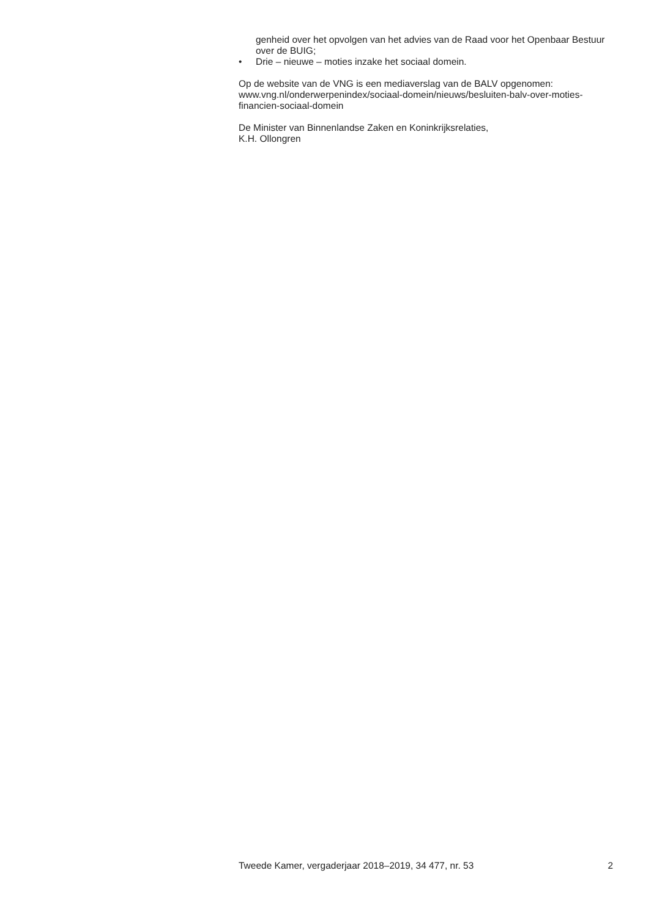genheid over het opvolgen van het advies van de Raad voor het Openbaar Bestuur over de BUIG;
• Drie – nieuwe – moties inzake het sociaal domein.
Op de website van de VNG is een mediaverslag van de BALV opgenomen: www.vng.nl/onderwerpenindex/sociaal-domein/nieuws/besluiten-balv-over-moties-financien-sociaal-domein
De Minister van Binnenlandse Zaken en Koninkrijksrelaties,
K.H. Ollongren
Tweede Kamer, vergaderjaar 2018–2019, 34 477, nr. 53 2